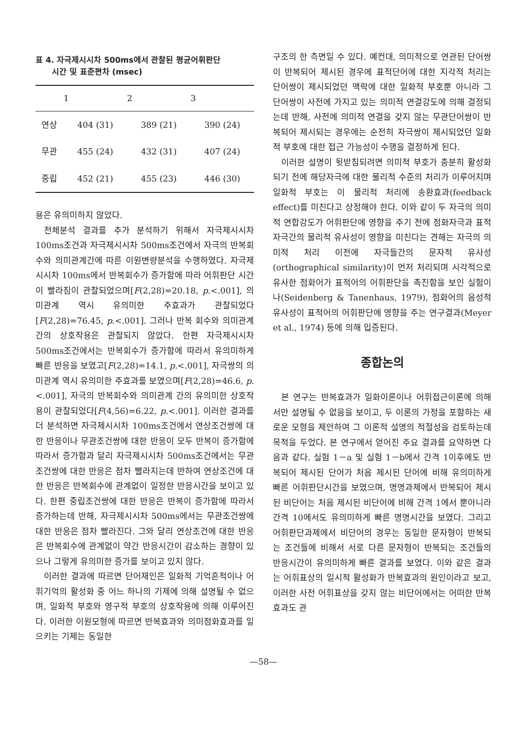표 4. 자극제시시차 500ms에서 관찰된 평균어휘판단
시간 및 표준편차 (msec)
| | 1 | 2 | 3 |
| --- | --- | --- | --- |
| 연상 | 404 (31) | 389 (21) | 390 (24) |
| 무관 | 455 (24) | 432 (31) | 407 (24) |
| 중립 | 452 (21) | 455 (23) | 446 (30) |
용은 유의미하지 않았다.
전체분석 결과를 추가 분석하기 위해서 자극제시시차 100ms조건과 자극제시시차 500ms조건에서 자극의 반복회수와 의미관계간에 따른 이원변량분석을 수행하였다. 자극제시시차 100ms에서 반복회수가 증가함에 따라 어휘판단 시간이 빨라짐이 관찰되었으며[F(2,28)=20.18, p.<.001], 의미관계 역시 유의미한 주효과가 관찰되었다[F(2,28)=76.45, p.<.001]. 그러나 반복 회수와 의미관계간의 상호작용은 관찰되지 않았다. 한편 자극제시시차 500ms조건에서는 반복회수가 증가함에 따라서 유의미하게 빠른 반응을 보였고[F(2,28)=14.1, p.<.001], 자극쌍의 의미관계 역시 유의미한 주효과를 보였으며[F(2,28)=46.6, p.<.001], 자극의 반복회수와 의미관계 간의 유의미한 상호작용이 관찰되었다[F(4,56)=6.22, p.<.001]. 이러한 결과를 더 분석하면 자극제시시차 100ms조건에서 연상조건쌍에 대한 반응이나 무관조건쌍에 대한 반응이 모두 반복이 증가함에 따라서 증가함과 달리 자극제시시차 500ms조건에서는 무관조건쌍에 대한 반응은 점차 빨라지는데 반하여 연상조건에 대한 반응은 반복회수에 관계없이 일정한 반응시간을 보이고 있다. 한편 중립조건쌍에 대한 반응은 반복이 증가함에 따라서 증가하는데 반해, 자극제시시차 500ms에서는 무관조건쌍에 대한 반응은 점차 빨라진다. 그와 달리 연상조건에 대한 반응은 반복회수에 관계없이 약간 반응시간이 감소하는 경향이 있으나 그렇게 유의미한 증가를 보이고 있지 않다.
이러한 결과에 따르면 단어재인은 일화적 기억흔적이나 어휘기억의 활성화 중 어느 하나의 기제에 의해 설명될 수 없으며, 일화적 부호와 영구적 부호의 상호작용에 의해 이루어진다. 이러한 이원모형에 따르면 반복효과와 의미점화효과를 일으키는 기제는 동일한
구조의 한 측면일 수 있다. 예컨대, 의미적으로 연관된 단어쌍이 반복되어 제시된 경우에 표적단어에 대한 지각적 처리는 단어쌍이 제시되었던 맥락에 대한 일화적 부호뿐 아니라 그 단어쌍이 사전에 가지고 있는 의미적 연결강도에 의해 결정되는데 반해, 사전에 의미적 연결을 갖지 않는 무관단어쌍이 반복되어 제시되는 경우에는 순전히 자극쌍이 제시되었던 일화적 부호에 대한 접근 가능성이 수행을 결정하게 된다.
이러한 설명이 뒷받침되려면 의미적 부호가 충분히 활성화되기 전에 해당자극에 대한 물리적 수준의 처리가 이루어지며 일화적 부호는 이 물리적 처리에 송환효과(feedback effect)를 미친다고 상정해야 한다. 이와 같이 두 자극의 의미적 연합강도가 어휘판단에 영향을 주기 전에 점화자극과 표적자극간의 물리적 유사성이 영향을 미친다는 견해는 자극의 의미적 처리 이전에 자극들간의 문자적 유사성(orthographical similarity)이 먼저 처리되며 시각적으로 유사한 점화어가 표적어의 어휘판단을 촉진함을 보인 실험이나(Seidenberg & Tanenhaus, 1979), 점화어의 음성적 유사성이 표적어의 어휘판단에 영향을 주는 연구결과(Meyer et al., 1974) 등에 의해 입증된다.
종합논의
본 연구는 반복효과가 일화이론이나 어휘접근이론에 의해서만 설명될 수 없음을 보이고, 두 이론의 가정을 포함하는 새로운 모형을 제안하여 그 이론적 설명의 적절성을 검토하는데 목적을 두었다. 본 연구에서 얻어진 주요 결과를 요약하면 다음과 같다. 실험 1－a 및 실험 1－b에서 간격 1이후에도 반복되어 제시된 단어가 처음 제시된 단어에 비해 유의미하게 빠른 어휘판단시간을 보였으며, 명명과제에서 반복되어 제시된 비단어는 처음 제시된 비단어에 비해 간격 1에서 뿐아니라 간격 10에서도 유의미하게 빠른 명명시간을 보였다. 그리고 어휘판단과제에서 비단어의 경우는 동일한 문자형이 반복되는 조건들에 비해서 서로 다른 문자형이 반복되는 조건들의 반응시간이 유의미하게 빠른 결과를 보였다. 이와 같은 결과는 어휘표상의 일시적 활성화가 반복효과의 원인이라고 보고, 이러한 사전 어휘표상을 갖지 않는 비단어에서는 어떠한 반복효과도 관
—58—